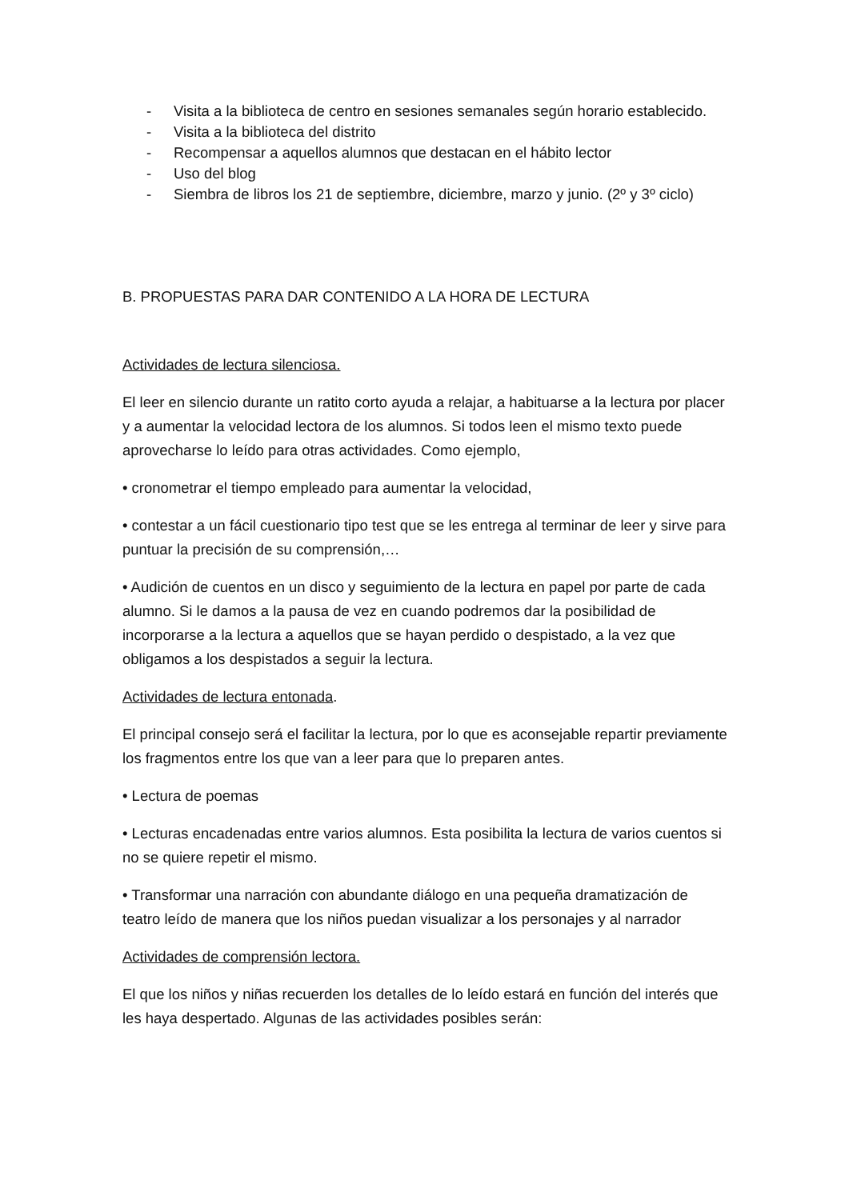- Visita a la biblioteca de centro en sesiones semanales según horario establecido.
- Visita a la biblioteca del distrito
- Recompensar a aquellos alumnos que destacan en el hábito lector
- Uso del blog
- Siembra de libros los 21 de septiembre, diciembre, marzo y junio. (2º y 3º ciclo)
B. PROPUESTAS PARA DAR CONTENIDO A LA HORA DE LECTURA
Actividades de lectura silenciosa.
El leer en silencio durante un ratito corto ayuda a relajar, a habituarse a la lectura por placer y a aumentar la velocidad lectora de los alumnos. Si todos leen el mismo texto puede aprovecharse lo leído para otras actividades. Como ejemplo,
• cronometrar el tiempo empleado para aumentar la velocidad,
• contestar a un fácil cuestionario tipo test que se les entrega al terminar de leer y sirve para puntuar la precisión de su comprensión,…
• Audición de cuentos en un disco y seguimiento de la lectura en papel por parte de cada alumno. Si le damos a la pausa de vez en cuando podremos dar la posibilidad de incorporarse a la lectura a aquellos que se hayan perdido o despistado, a la vez que obligamos a los despistados a seguir la lectura.
Actividades de lectura entonada.
El principal consejo será el facilitar la lectura, por lo que es aconsejable repartir previamente los fragmentos entre los que van a leer para que lo preparen antes.
• Lectura de poemas
• Lecturas encadenadas entre varios alumnos. Esta posibilita la lectura de varios cuentos si no se quiere repetir el mismo.
• Transformar una narración con abundante diálogo en una pequeña dramatización de teatro leído de manera que los niños puedan visualizar a los personajes y al narrador
Actividades de comprensión lectora.
El que los niños y niñas recuerden los detalles de lo leído estará en función del interés que les haya despertado. Algunas de las actividades posibles serán: